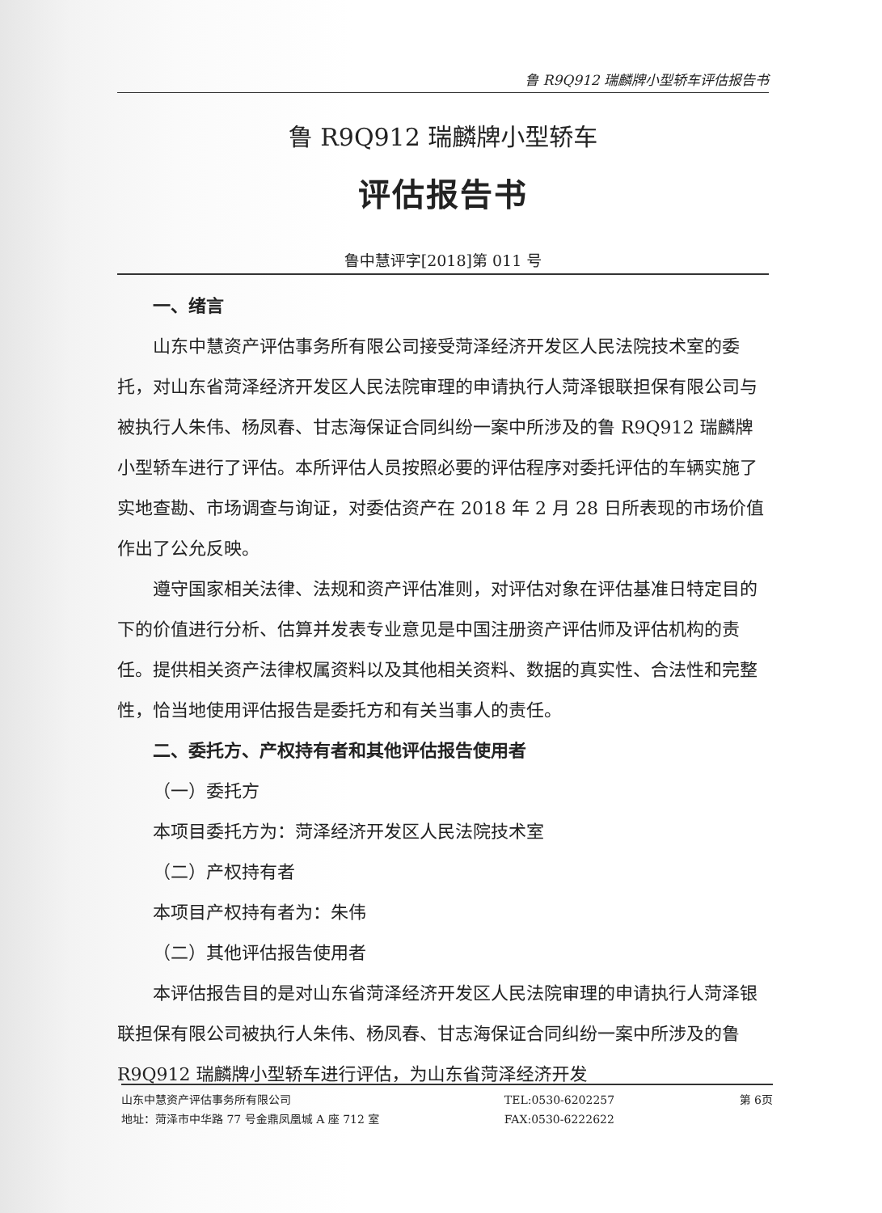鲁 R9Q912 瑞麟牌小型轿车评估报告书
鲁 R9Q912 瑞麟牌小型轿车
评估报告书
鲁中慧评字[2018]第 011 号
一、绪言
山东中慧资产评估事务所有限公司接受菏泽经济开发区人民法院技术室的委托，对山东省菏泽经济开发区人民法院审理的申请执行人菏泽银联担保有限公司与被执行人朱伟、杨凤春、甘志海保证合同纠纷一案中所涉及的鲁 R9Q912 瑞麟牌小型轿车进行了评估。本所评估人员按照必要的评估程序对委托评估的车辆实施了实地查勘、市场调查与询证，对委估资产在 2018 年 2 月 28 日所表现的市场价值作出了公允反映。
遵守国家相关法律、法规和资产评估准则，对评估对象在评估基准日特定目的下的价值进行分析、估算并发表专业意见是中国注册资产评估师及评估机构的责任。提供相关资产法律权属资料以及其他相关资料、数据的真实性、合法性和完整性，恰当地使用评估报告是委托方和有关当事人的责任。
二、委托方、产权持有者和其他评估报告使用者
（一）委托方
本项目委托方为：菏泽经济开发区人民法院技术室
（二）产权持有者
本项目产权持有者为：朱伟
（二）其他评估报告使用者
本评估报告目的是对山东省菏泽经济开发区人民法院审理的申请执行人菏泽银联担保有限公司被执行人朱伟、杨凤春、甘志海保证合同纠纷一案中所涉及的鲁 R9Q912 瑞麟牌小型轿车进行评估，为山东省菏泽经济开发
山东中慧资产评估事务所有限公司
地址：菏泽市中华路 77 号金鼎凤凰城 A 座 712 室
TEL:0530-6202257
FAX:0530-6222622
第 6页